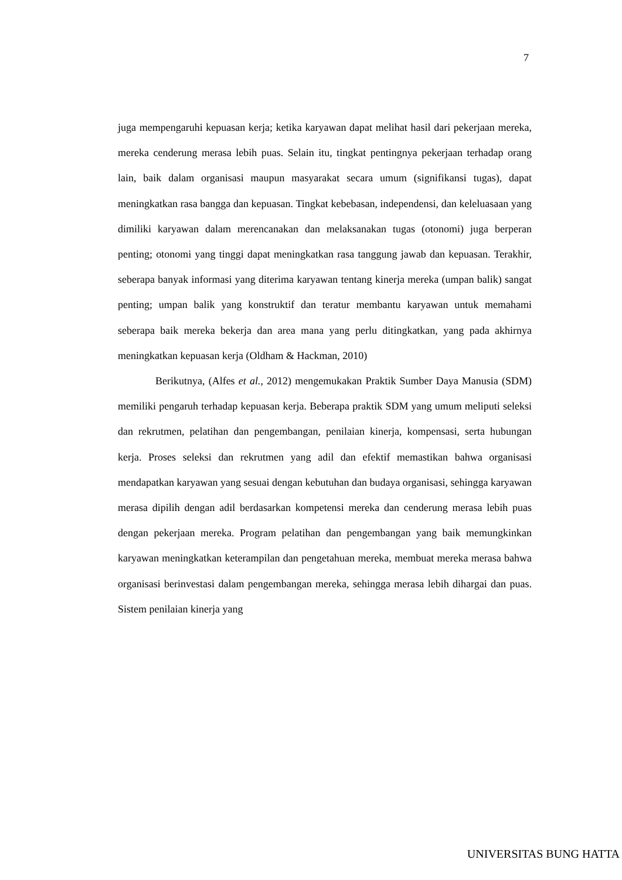7
juga mempengaruhi kepuasan kerja; ketika karyawan dapat melihat hasil dari pekerjaan mereka, mereka cenderung merasa lebih puas. Selain itu, tingkat pentingnya pekerjaan terhadap orang lain, baik dalam organisasi maupun masyarakat secara umum (signifikansi tugas), dapat meningkatkan rasa bangga dan kepuasan. Tingkat kebebasan, independensi, dan keleluasaan yang dimiliki karyawan dalam merencanakan dan melaksanakan tugas (otonomi) juga berperan penting; otonomi yang tinggi dapat meningkatkan rasa tanggung jawab dan kepuasan. Terakhir, seberapa banyak informasi yang diterima karyawan tentang kinerja mereka (umpan balik) sangat penting; umpan balik yang konstruktif dan teratur membantu karyawan untuk memahami seberapa baik mereka bekerja dan area mana yang perlu ditingkatkan, yang pada akhirnya meningkatkan kepuasan kerja (Oldham & Hackman, 2010)
Berikutnya, (Alfes et al., 2012) mengemukakan Praktik Sumber Daya Manusia (SDM) memiliki pengaruh terhadap kepuasan kerja. Beberapa praktik SDM yang umum meliputi seleksi dan rekrutmen, pelatihan dan pengembangan, penilaian kinerja, kompensasi, serta hubungan kerja. Proses seleksi dan rekrutmen yang adil dan efektif memastikan bahwa organisasi mendapatkan karyawan yang sesuai dengan kebutuhan dan budaya organisasi, sehingga karyawan merasa dipilih dengan adil berdasarkan kompetensi mereka dan cenderung merasa lebih puas dengan pekerjaan mereka. Program pelatihan dan pengembangan yang baik memungkinkan karyawan meningkatkan keterampilan dan pengetahuan mereka, membuat mereka merasa bahwa organisasi berinvestasi dalam pengembangan mereka, sehingga merasa lebih dihargai dan puas. Sistem penilaian kinerja yang
UNIVERSITAS BUNG HATTA